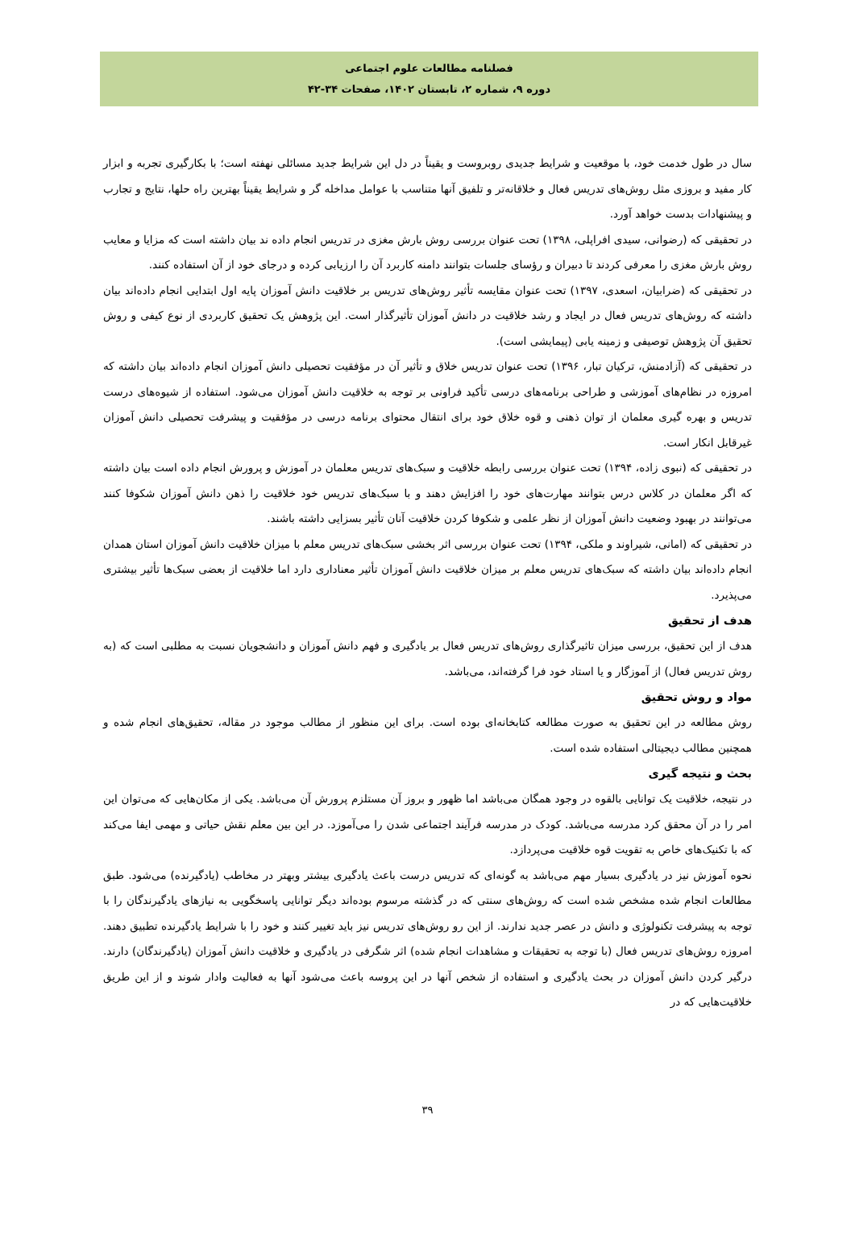فصلنامه مطالعات علوم اجتماعی
دوره ۹، شماره ۲، تابستان ۱۴۰۲، صفحات ۳۴-۴۲
سال در طول خدمت خود، با موقعیت و شرایط جدیدی روبروست و یقیناً در دل این شرایط جدید مسائلی نهفته است؛ با بکارگیری تجربه و ابزار کار مفید و بروزی مثل روش‌های تدریس فعال و خلاقانه‌تر و تلفیق آنها متناسب با عوامل مداخله گر و شرایط یقیناً بهترین راه حلها، نتایج و تجارب و پیشنهادات بدست خواهد آورد.
در تحقیقی که (رضوانی، سیدی افراپلی، ۱۳۹۸) تحت عنوان بررسی روش بارش مغزی در تدریس انجام داده ند بیان داشته است که مزایا و معایب روش بارش مغزی را معرفی کردند تا دبیران و رؤسای جلسات بتوانند دامنه کاربرد آن را ارزیابی کرده و درجای خود از آن استفاده کنند.
در تحقیقی که (ضرابیان، اسعدی، ۱۳۹۷) تحت عنوان مقایسه تأثیر روش‌های تدریس بر خلاقیت دانش آموزان پایه اول ابتدایی انجام داده‌اند بیان داشته که روش‌های تدریس فعال در ایجاد و رشد خلاقیت در دانش آموزان تأثیرگذار است. این پژوهش یک تحقیق کاربردی از نوع کیفی و روش تحقیق آن پژوهش توصیفی و زمینه یابی (پیمایشی است).
در تحقیقی که (آزادمنش، ترکیان تبار، ۱۳۹۶) تحت عنوان تدریس خلاق و تأثیر آن در مؤفقیت تحصیلی دانش آموزان انجام داده‌اند بیان داشته که امروزه در نظام‌های آموزشی و طراحی برنامه‌های درسی تأکید فراونی بر توجه به خلاقیت دانش آموزان می‌شود. استفاده از شیوه‌های درست تدریس و بهره گیری معلمان از توان ذهنی و قوه خلاق خود برای انتقال محتوای برنامه درسی در مؤفقیت و پیشرفت تحصیلی دانش آموزان غیرقابل انکار است.
در تحقیقی که (نبوی زاده، ۱۳۹۴) تحت عنوان بررسی رابطه خلاقیت و سبک‌های تدریس معلمان در آموزش و پرورش انجام داده است بیان داشته که اگر معلمان در کلاس درس بتوانند مهارت‌های خود را افزایش دهند و با سبک‌های تدریس خود خلاقیت را ذهن دانش آموزان شکوفا کنند می‌توانند در بهبود وضعیت دانش آموزان از نظر علمی و شکوفا کردن خلاقیت آنان تأثیر بسزایی داشته باشند.
در تحقیقی که (امانی، شیراوند و ملکی، ۱۳۹۴) تحت عنوان بررسی اثر بخشی سبک‌های تدریس معلم با میزان خلاقیت دانش آموزان استان همدان انجام داده‌اند بیان داشته که سبک‌های تدریس معلم بر میزان خلاقیت دانش آموزان تأثیر معناداری دارد اما خلاقیت از بعضی سبک‌ها تأثیر بیشتری می‌پذیرد.
هدف از تحقیق
هدف از این تحقیق، بررسی میزان تاثیرگذاری روش‌های تدریس فعال بر یادگیری و فهم دانش آموزان و دانشجویان نسبت به مطلبی است که (به روش تدریس فعال) از آموزگار و یا استاد خود فرا گرفته‌اند، می‌باشد.
مواد و روش تحقیق
روش مطالعه در این تحقیق به صورت مطالعه کتابخانه‌ای بوده است. برای این منظور از مطالب موجود در مقاله، تحقیق‌های انجام شده و همچنین مطالب دیجیتالی استفاده شده است.
بحث و نتیجه گیری
در نتیجه، خلاقیت یک توانایی بالقوه در وجود همگان می‌باشد اما ظهور و بروز آن مستلزم پرورش آن می‌باشد. یکی از مکان‌هایی که می‌توان این امر را در آن محقق کرد مدرسه می‌باشد. کودک در مدرسه فرآیند اجتماعی شدن را می‌آموزد. در این بین معلم نقش حیاتی و مهمی ایفا می‌کند که با تکنیک‌های خاص به تقویت قوه خلاقیت می‌پردازد.
نحوه آموزش نیز در یادگیری بسیار مهم می‌باشد به گونه‌ای که تدریس درست باعث یادگیری بیشتر وبهتر در مخاطب (یادگیرنده) می‌شود. طبق مطالعات انجام شده مشخص شده است که روش‌های سنتی که در گذشته مرسوم بوده‌اند دیگر توانایی پاسخگویی به نیازهای یادگیرندگان را با توجه به پیشرفت تکنولوژی و دانش در عصر جدید ندارند. از این رو روش‌های تدریس نیز باید تغییر کنند و خود را با شرایط یادگیرنده تطبیق دهند. امروزه روش‌های تدریس فعال (با توجه به تحقیقات و مشاهدات انجام شده) اثر شگرفی در یادگیری و خلاقیت دانش آموزان (یادگیرندگان) دارند. درگیر کردن دانش آموزان در بحث یادگیری و استفاده از شخص آنها در این پروسه باعث می‌شود آنها به فعالیت وادار شوند و از این طریق خلاقیت‌هایی که در
۳۹